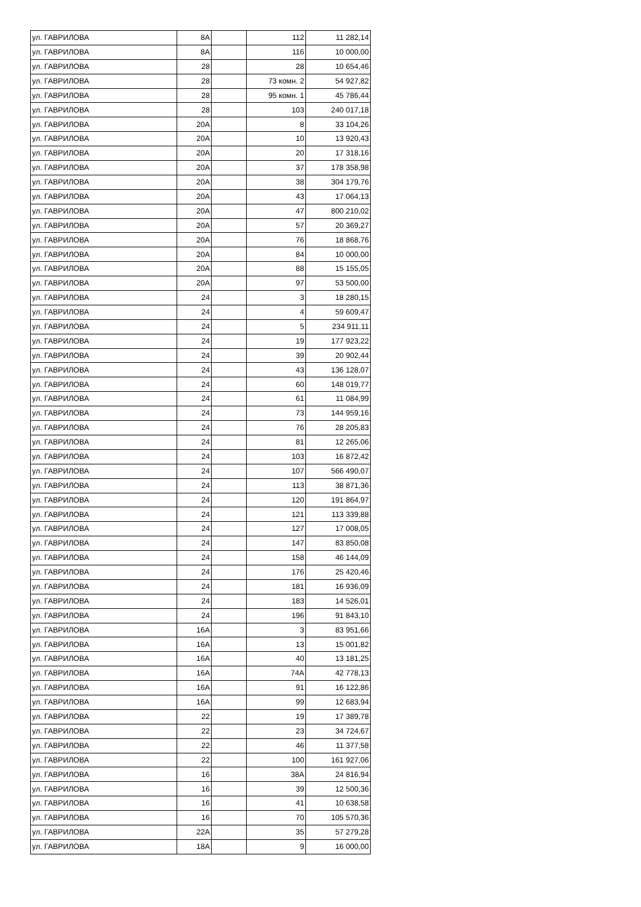| ул. ГАВРИЛОВА | 8А | | 112 | 11 282,14 |
| ул. ГАВРИЛОВА | 8А | | 116 | 10 000,00 |
| ул. ГАВРИЛОВА | 28 | | 28 | 10 654,46 |
| ул. ГАВРИЛОВА | 28 | | 73 комн. 2 | 54 927,82 |
| ул. ГАВРИЛОВА | 28 | | 95 комн. 1 | 45 786,44 |
| ул. ГАВРИЛОВА | 28 | | 103 | 240 017,18 |
| ул. ГАВРИЛОВА | 20А | | 8 | 33 104,26 |
| ул. ГАВРИЛОВА | 20А | | 10 | 13 920,43 |
| ул. ГАВРИЛОВА | 20А | | 20 | 17 318,16 |
| ул. ГАВРИЛОВА | 20А | | 37 | 178 358,98 |
| ул. ГАВРИЛОВА | 20А | | 38 | 304 179,76 |
| ул. ГАВРИЛОВА | 20А | | 43 | 17 064,13 |
| ул. ГАВРИЛОВА | 20А | | 47 | 800 210,02 |
| ул. ГАВРИЛОВА | 20А | | 57 | 20 369,27 |
| ул. ГАВРИЛОВА | 20А | | 76 | 18 868,76 |
| ул. ГАВРИЛОВА | 20А | | 84 | 10 000,00 |
| ул. ГАВРИЛОВА | 20А | | 88 | 15 155,05 |
| ул. ГАВРИЛОВА | 20А | | 97 | 53 500,00 |
| ул. ГАВРИЛОВА | 24 | | 3 | 18 280,15 |
| ул. ГАВРИЛОВА | 24 | | 4 | 59 609,47 |
| ул. ГАВРИЛОВА | 24 | | 5 | 234 911,11 |
| ул. ГАВРИЛОВА | 24 | | 19 | 177 923,22 |
| ул. ГАВРИЛОВА | 24 | | 39 | 20 902,44 |
| ул. ГАВРИЛОВА | 24 | | 43 | 136 128,07 |
| ул. ГАВРИЛОВА | 24 | | 60 | 148 019,77 |
| ул. ГАВРИЛОВА | 24 | | 61 | 11 084,99 |
| ул. ГАВРИЛОВА | 24 | | 73 | 144 959,16 |
| ул. ГАВРИЛОВА | 24 | | 76 | 28 205,83 |
| ул. ГАВРИЛОВА | 24 | | 81 | 12 265,06 |
| ул. ГАВРИЛОВА | 24 | | 103 | 16 872,42 |
| ул. ГАВРИЛОВА | 24 | | 107 | 566 490,07 |
| ул. ГАВРИЛОВА | 24 | | 113 | 38 871,36 |
| ул. ГАВРИЛОВА | 24 | | 120 | 191 864,97 |
| ул. ГАВРИЛОВА | 24 | | 121 | 113 339,88 |
| ул. ГАВРИЛОВА | 24 | | 127 | 17 008,05 |
| ул. ГАВРИЛОВА | 24 | | 147 | 83 850,08 |
| ул. ГАВРИЛОВА | 24 | | 158 | 46 144,09 |
| ул. ГАВРИЛОВА | 24 | | 176 | 25 420,46 |
| ул. ГАВРИЛОВА | 24 | | 181 | 16 936,09 |
| ул. ГАВРИЛОВА | 24 | | 183 | 14 526,01 |
| ул. ГАВРИЛОВА | 24 | | 196 | 91 843,10 |
| ул. ГАВРИЛОВА | 16А | | 3 | 83 951,66 |
| ул. ГАВРИЛОВА | 16А | | 13 | 15 001,82 |
| ул. ГАВРИЛОВА | 16А | | 40 | 13 181,25 |
| ул. ГАВРИЛОВА | 16А | | 74А | 42 778,13 |
| ул. ГАВРИЛОВА | 16А | | 91 | 16 122,86 |
| ул. ГАВРИЛОВА | 16А | | 99 | 12 683,94 |
| ул. ГАВРИЛОВА | 22 | | 19 | 17 389,78 |
| ул. ГАВРИЛОВА | 22 | | 23 | 34 724,67 |
| ул. ГАВРИЛОВА | 22 | | 46 | 11 377,58 |
| ул. ГАВРИЛОВА | 22 | | 100 | 161 927,06 |
| ул. ГАВРИЛОВА | 16 | | 38А | 24 816,94 |
| ул. ГАВРИЛОВА | 16 | | 39 | 12 500,36 |
| ул. ГАВРИЛОВА | 16 | | 41 | 10 638,58 |
| ул. ГАВРИЛОВА | 16 | | 70 | 105 570,36 |
| ул. ГАВРИЛОВА | 22А | | 35 | 57 279,28 |
| ул. ГАВРИЛОВА | 18А | | 9 | 16 000,00 |